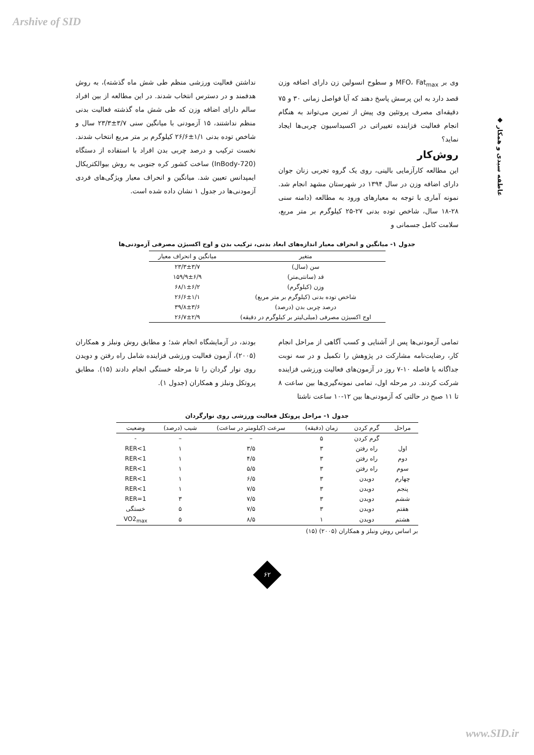Arshive of SID
◆ عاطفه سیدی و همکار
وی بر MFO، Fat<sub>max</sub> و سطوح انسولین زن دارای اضافه وزن قصد دارد به این پرسش پاسخ دهند که آیا فواصل زمانی ۳۰ و ۷۵ دقیقه‌ای مصرف پروتئین وی پیش از تمرین می‌تواند به هنگام انجام فعالیت فزاینده تغییراتی در اکسیداسیون چربی‌ها ایجاد نماید؟
روش‌کار
این مطالعه کارآزمایی بالینی، روی یک گروه تجربی زنان جوان دارای اضافه وزن در سال ۱۳۹۴ در شهرستان مشهد انجام شد. نمونه آماری با توجه به معیارهای ورود به مطالعه (دامنه سنی ۲۸-۱۸ سال، شاخص توده بدنی ۲۷-۲۵ کیلوگرم بر متر مربع، سلامت کامل جسمانی و
نداشتن فعالیت ورزشی منظم طی شش ماه گذشته)، به روش هدفمند و در دسترس انتخاب شدند. در این مطالعه از بین افراد سالم دارای اضافه وزن که طی شش ماه گذشته فعالیت بدنی منظم نداشتند، ۱۵ آزمودنی با میانگین سنی ۳/۷±۲۳/۳ سال و شاخص توده بدنی ۱/۱±۲۶/۶ کیلوگرم بر متر مربع انتخاب شدند. نخست ترکیب و درصد چربی بدن افراد با استفاده از دستگاه (InBody-720) ساخت کشور کره جنوبی به روش بیوالکتریکال ایمپدانس تعیین شد. میانگین و انحراف معیار ویژگی‌های فردی آزمودنی‌ها در جدول ۱ نشان داده شده است.
جدول ۱- میانگین و انحراف معیار اندازه‌های ابعاد بدنی، ترکیب بدن و اوج اکسیژن مصرفی آزمودنی‌ها
| متغیر | میانگین و انحراف معیار |
| --- | --- |
| سن (سال) | ۲۳/۳±۳/۷ |
| قد (سانتی‌متر) | ۱۵۹/۹±۶/۹ |
| وزن (کیلوگرم) | ۶۸/۱±۶/۲ |
| شاخص توده بدنی (کیلوگرم بر متر مربع) | ۲۶/۶±۱/۱ |
| درصد چربی بدن (درصد) | ۳۹/۸±۳/۶ |
| اوج اکسیژن مصرفی (میلی‌لیتر بر کیلوگرم در دقیقه) | ۲۶/۷±۲/۹ |
تمامی آزمودنی‌ها پس از آشنایی و کسب آگاهی از مراحل انجام کار، رضایت‌نامه مشارکت در پژوهش را تکمیل و در سه نوبت جداگانه با فاصله ۱۰-۷ روز در آزمون‌های فعالیت ورزشی فزاینده شرکت کردند. در مرحله اول، تمامی نمونه‌گیری‌ها بین ساعت ۸ تا ۱۱ صبح در حالتی که آزمودنی‌ها بین ۱۲-۱۰ ساعت ناشتا
بودند، در آزمایشگاه انجام شد؛ و مطابق روش ونبلز و همکاران (۲۰۰۵)، آزمون فعالیت ورزشی فزاینده شامل راه رفتن و دویدن روی نوار گردان را تا مرحله خستگی انجام دادند (۱۵). مطابق پروتکل ونبلز و همکاران (جدول ۱).
جدول ۱- مراحل پروتکل فعالیت ورزشی روی نوارگردان
| مراحل | گرم کردن | زمان (دقیقه) | سرعت (کیلومتر در ساعت) | شیب (درصد) | وضعیت |
| --- | --- | --- | --- | --- | --- |
| | گرم کردن | ۵ | – | – | - |
| اول | راه رفتن | ۳ | ۳/۵ | ۱ | 1>RER |
| دوم | راه رفتن | ۳ | ۴/۵ | ۱ | 1>RER |
| سوم | راه رفتن | ۳ | ۵/۵ | ۱ | 1>RER |
| چهارم | دویدن | ۳ | ۶/۵ | ۱ | 1>RER |
| پنجم | دویدن | ۳ | ۷/۵ | ۱ | 1>RER |
| ششم | دویدن | ۳ | ۷/۵ | ۳ | 1=RER |
| هفتم | دویدن | ۳ | ۷/۵ | ۵ | خستگی |
| هشتم | دویدن | ۱ | ۸/۵ | ۵ | VO2<sub>max</sub> |
بر اساس روش ونبلز و همکاران (۲۰۰۵) (۱۵)
۶۲
www.SID.ir